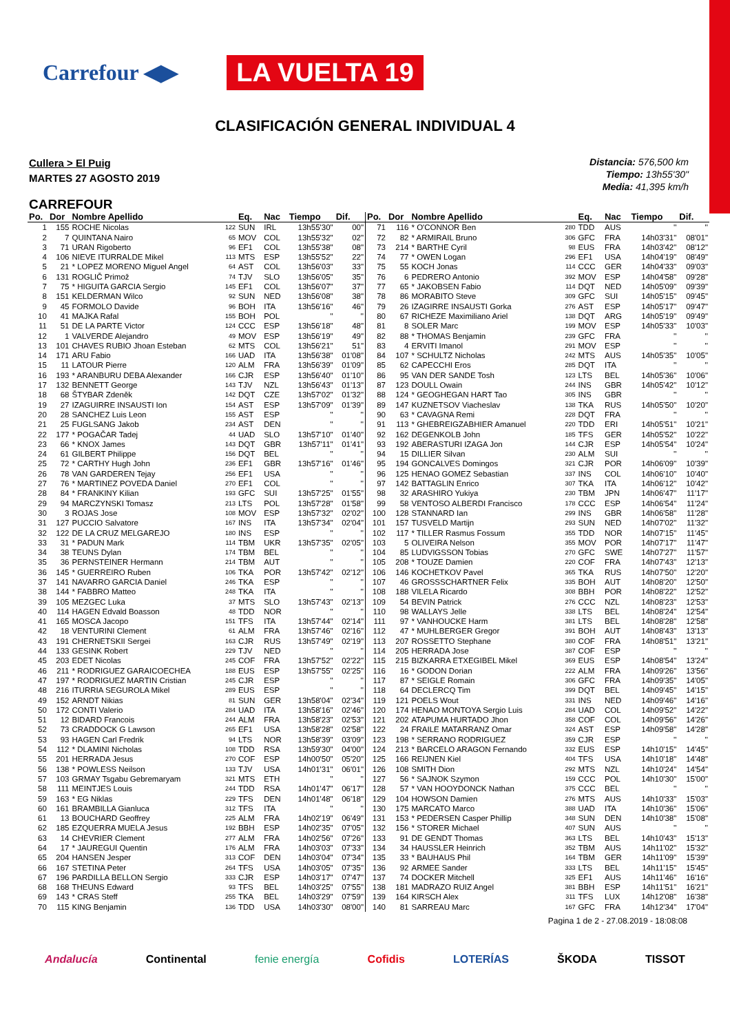Carrefour ◀▶ LA VUELTA 19
CLASIFICACIÓN GENERAL INDIVIDUAL 4
Cullera > El Puig
MARTES 27 AGOSTO 2019
Distancia: 576,500 km
Tiempo: 13h55'30"
Media: 41,395 km/h
CARREFOUR
| Po. | Dor | Nombre Apellido | | Eq. | Nac | Tiempo | Dif. |
| --- | --- | --- | --- | --- | --- | --- | --- |
| 1 | 155 | ROCHE Nicolas | 122 | SUN | IRL | 13h55'30" | 00" |
| 2 | 7 | QUINTANA Nairo | 65 | MOV | COL | 13h55'32" | 02" |
| 3 | 71 | URAN Rigoberto | 96 | EF1 | COL | 13h55'38" | 08" |
| 4 | 106 | NIEVE ITURRALDE Mikel | 113 | MTS | ESP | 13h55'52" | 22" |
| 5 | 21 | * LOPEZ MORENO Miguel Angel | 64 | AST | COL | 13h56'03" | 33" |
| 6 | 131 | ROGLIČ Primož | 74 | TJV | SLO | 13h56'05" | 35" |
| 7 | 75 | * HIGUITA GARCIA Sergio | 145 | EF1 | COL | 13h56'07" | 37" |
| 8 | 151 | KELDERMAN Wilco | 92 | SUN | NED | 13h56'08" | 38" |
| 9 | 45 | FORMOLO Davide | 96 | BOH | ITA | 13h56'16" | 46" |
| 10 | 41 | MAJKA Rafal | 155 | BOH | POL | '' | '' |
| 11 | 51 | DE LA PARTE Victor | 124 | CCC | ESP | 13h56'18" | 48" |
| 12 | 1 | VALVERDE Alejandro | 49 | MOV | ESP | 13h56'19" | 49" |
| 13 | 101 | CHAVES RUBIO Jhoan Esteban | 62 | MTS | COL | 13h56'21" | 51" |
| 14 | 171 | ARU Fabio | 166 | UAD | ITA | 13h56'38" | 01'08" |
| 15 | 11 | LATOUR Pierre | 120 | ALM | FRA | 13h56'39" | 01'09" |
| 16 | 193 | * ARANBURU DEBA Alexander | 166 | CJR | ESP | 13h56'40" | 01'10" |
| 17 | 132 | BENNETT George | 143 | TJV | NZL | 13h56'43" | 01'13" |
| 18 | 68 | ŠTYBAR Zdeněk | 142 | DQT | CZE | 13h57'02" | 01'32" |
| 19 | 27 | IZAGUIRRE INSAUSTI Ion | 154 | AST | ESP | 13h57'09" | 01'39" |
| 20 | 28 | SANCHEZ Luis Leon | 155 | AST | ESP | '' | '' |
| 21 | 25 | FUGLSANG Jakob | 234 | AST | DEN | '' | '' |
| 22 | 177 | * POGAČAR Tadej | 44 | UAD | SLO | 13h57'10" | 01'40" |
| 23 | 66 | * KNOX James | 143 | DQT | GBR | 13h57'11" | 01'41" |
| 24 | 61 | GILBERT Philippe | 156 | DQT | BEL | '' | '' |
| 25 | 72 | * CARTHY Hugh John | 236 | EF1 | GBR | 13h57'16" | 01'46" |
| 26 | 78 | VAN GARDEREN Tejay | 256 | EF1 | USA | '' | '' |
| 27 | 76 | * MARTINEZ POVEDA Daniel | 270 | EF1 | COL | '' | '' |
| 28 | 84 | * FRANKINY Kilian | 193 | GFC | SUI | 13h57'25" | 01'55" |
| 29 | 94 | MARCZYNSKI Tomasz | 213 | LTS | POL | 13h57'28" | 01'58" |
| 30 | 3 | ROJAS Jose | 108 | MOV | ESP | 13h57'32" | 02'02" |
| 31 | 127 | PUCCIO Salvatore | 167 | INS | ITA | 13h57'34" | 02'04" |
| 32 | 122 | DE LA CRUZ MELGAREJO | 180 | INS | ESP | '' | '' |
| 33 | 31 | * PADUN Mark | 114 | TBM | UKR | 13h57'35" | 02'05" |
| 34 | 38 | TEUNS Dylan | 174 | TBM | BEL | '' | '' |
| 35 | 36 | PERNSTEINER Hermann | 214 | TBM | AUT | '' | '' |
| 36 | 145 | * GUERREIRO Ruben | 106 | TKA | POR | 13h57'42" | 02'12" |
| 37 | 141 | NAVARRO GARCIA Daniel | 246 | TKA | ESP | '' | '' |
| 38 | 144 | * FABBRO Matteo | 248 | TKA | ITA | '' | '' |
| 39 | 105 | MEZGEC Luka | 37 | MTS | SLO | 13h57'43" | 02'13" |
| 40 | 114 | HAGEN Edvald Boasson | 48 | TDD | NOR | '' | '' |
| 41 | 165 | MOSCA Jacopo | 151 | TFS | ITA | 13h57'44" | 02'14" |
| 42 | 18 | VENTURINI Clement | 61 | ALM | FRA | 13h57'46" | 02'16" |
| 43 | 191 | CHERNETSKII Sergei | 163 | CJR | RUS | 13h57'49" | 02'19" |
| 44 | 133 | GESINK Robert | 229 | TJV | NED | '' | '' |
| 45 | 203 | EDET Nicolas | 245 | COF | FRA | 13h57'52" | 02'22" |
| 46 | 211 | * RODRIGUEZ GARAICOECHEA | 188 | EUS | ESP | 13h57'55" | 02'25" |
| 47 | 197 | * RODRIGUEZ MARTIN Cristian | 245 | CJR | ESP | '' | '' |
| 48 | 216 | ITURRIA SEGUROLA Mikel | 289 | EUS | ESP | '' | '' |
| 49 | 152 | ARNDT Nikias | 81 | SUN | GER | 13h58'04" | 02'34" |
| 50 | 172 | CONTI Valerio | 284 | UAD | ITA | 13h58'16" | 02'46" |
| 51 | 12 | BIDARD Francois | 244 | ALM | FRA | 13h58'23" | 02'53" |
| 52 | 73 | CRADDOCK G Lawson | 265 | EF1 | USA | 13h58'28" | 02'58" |
| 53 | 93 | HAGEN Carl Fredrik | 94 | LTS | NOR | 13h58'39" | 03'09" |
| 54 | 112 | * DLAMINI Nicholas | 108 | TDD | RSA | 13h59'30" | 04'00" |
| 55 | 201 | HERRADA Jesus | 270 | COF | ESP | 14h00'50" | 05'20" |
| 56 | 138 | * POWLESS Neilson | 133 | TJV | USA | 14h01'31" | 06'01" |
| 57 | 103 | GRMAY Tsgabu Gebremaryam | 321 | MTS | ETH | '' | '' |
| 58 | 111 | MEINTJES Louis | 244 | TDD | RSA | 14h01'47" | 06'17" |
| 59 | 163 | * EG Niklas | 229 | TFS | DEN | 14h01'48" | 06'18" |
| 60 | 161 | BRAMBILLA Gianluca | 312 | TFS | ITA | '' | '' |
| 61 | 13 | BOUCHARD Geoffrey | 225 | ALM | FRA | 14h02'19" | 06'49" |
| 62 | 185 | EZQUERRA MUELA Jesus | 192 | BBH | ESP | 14h02'35" | 07'05" |
| 63 | 14 | CHEVRIER Clement | 277 | ALM | FRA | 14h02'56" | 07'26" |
| 64 | 17 | * JAUREGUI Quentin | 176 | ALM | FRA | 14h03'03" | 07'33" |
| 65 | 204 | HANSEN Jesper | 313 | COF | DEN | 14h03'04" | 07'34" |
| 66 | 167 | STETINA Peter | 264 | TFS | USA | 14h03'05" | 07'35" |
| 67 | 196 | PARDILLA BELLON Sergio | 333 | CJR | ESP | 14h03'17" | 07'47" |
| 68 | 168 | THEUNS Edward | 93 | TFS | BEL | 14h03'25" | 07'55" |
| 69 | 143 | * CRAS Steff | 255 | TKA | BEL | 14h03'29" | 07'59" |
| 70 | 115 | KING Benjamin | 136 | TDD | USA | 14h03'30" | 08'00" |
| Po. | Dor | Nombre Apellido | | Eq. | Nac | Tiempo | Dif. |
| --- | --- | --- | --- | --- | --- | --- | --- |
| 71 | 116 | * O'CONNOR Ben | 280 | TDD | AUS | '' | '' |
| 72 | 82 | * ARMIRAIL Bruno | 306 | GFC | FRA | 14h03'31" | 08'01" |
| 73 | 214 | * BARTHE Cyril | 98 | EUS | FRA | 14h03'42" | 08'12" |
| 74 | 77 | * OWEN Logan | 296 | EF1 | USA | 14h04'19" | 08'49" |
| 75 | 55 | KOCH Jonas | 114 | CCC | GER | 14h04'33" | 09'03" |
| 76 | 6 | PEDRERO Antonio | 392 | MOV | ESP | 14h04'58" | 09'28" |
| 77 | 65 | * JAKOBSEN Fabio | 114 | DQT | NED | 14h05'09" | 09'39" |
| 78 | 86 | MORABITO Steve | 309 | GFC | SUI | 14h05'15" | 09'45" |
| 79 | 26 | IZAGIRRE INSAUSTI Gorka | 276 | AST | ESP | 14h05'17" | 09'47" |
| 80 | 67 | RICHEZE Maximiliano Ariel | 138 | DQT | ARG | 14h05'19" | 09'49" |
| 81 | 8 | SOLER Marc | 199 | MOV | ESP | 14h05'33" | 10'03" |
| 82 | 88 | * THOMAS Benjamin | 239 | GFC | FRA | '' | '' |
| 83 | 4 | ERVITI Imanol | 291 | MOV | ESP | '' | '' |
| 84 | 107 | * SCHULTZ Nicholas | 242 | MTS | AUS | 14h05'35" | 10'05" |
| 85 | 62 | CAPECCHI Eros | 285 | DQT | ITA | '' | '' |
| 86 | 95 | VAN DER SANDE Tosh | 123 | LTS | BEL | 14h05'36" | 10'06" |
| 87 | 123 | DOULL Owain | 244 | INS | GBR | 14h05'42" | 10'12" |
| 88 | 124 | * GEOGHEGAN HART Tao | 305 | INS | GBR | '' | '' |
| 89 | 147 | KUZNETSOV Viacheslav | 138 | TKA | RUS | 14h05'50" | 10'20" |
| 90 | 63 | * CAVAGNA Remi | 228 | DQT | FRA | '' | '' |
| 91 | 113 | * GHEBREIGZABHIER Amanuel | 220 | TDD | ERI | 14h05'51" | 10'21" |
| 92 | 162 | DEGENKOLB John | 185 | TFS | GER | 14h05'52" | 10'22" |
| 93 | 192 | ABERASTURI IZAGA Jon | 144 | CJR | ESP | 14h05'54" | 10'24" |
| 94 | 15 | DILLIER Silvan | 230 | ALM | SUI | '' | '' |
| 95 | 194 | GONCALVES Domingos | 321 | CJR | POR | 14h06'09" | 10'39" |
| 96 | 125 | HENAO GOMEZ Sebastian | 337 | INS | COL | 14h06'10" | 10'40" |
| 97 | 142 | BATTAGLIN Enrico | 307 | TKA | ITA | 14h06'12" | 10'42" |
| 98 | 32 | ARASHIRO Yukiya | 230 | TBM | JPN | 14h06'47" | 11'17" |
| 99 | 58 | VENTOSO ALBERDI Francisco | 178 | CCC | ESP | 14h06'54" | 11'24" |
| 100 | 128 | STANNARD Ian | 299 | INS | GBR | 14h06'58" | 11'28" |
| 101 | 157 | TUSVELD Martijn | 293 | SUN | NED | 14h07'02" | 11'32" |
| 102 | 117 | * TILLER Rasmus Fossum | 355 | TDD | NOR | 14h07'15" | 11'45" |
| 103 | 5 | OLIVEIRA Nelson | 355 | MOV | POR | 14h07'17" | 11'47" |
| 104 | 85 | LUDVIGSSON Tobias | 270 | GFC | SWE | 14h07'27" | 11'57" |
| 105 | 208 | * TOUZE Damien | 220 | COF | FRA | 14h07'43" | 12'13" |
| 106 | 146 | KOCHETKOV Pavel | 365 | TKA | RUS | 14h07'50" | 12'20" |
| 107 | 46 | GROSSSCHARTNER Felix | 335 | BOH | AUT | 14h08'20" | 12'50" |
| 108 | 188 | VILELA Ricardo | 308 | BBH | POR | 14h08'22" | 12'52" |
| 109 | 54 | BEVIN Patrick | 276 | CCC | NZL | 14h08'23" | 12'53" |
| 110 | 98 | WALLAYS Jelle | 338 | LTS | BEL | 14h08'24" | 12'54" |
| 111 | 97 | * VANHOUCKE Harm | 381 | LTS | BEL | 14h08'28" | 12'58" |
| 112 | 47 | * MUHLBERGER Gregor | 391 | BOH | AUT | 14h08'43" | 13'13" |
| 113 | 207 | ROSSETTO Stephane | 380 | COF | FRA | 14h08'51" | 13'21" |
| 114 | 205 | HERRADA Jose | 387 | COF | ESP | '' | '' |
| 115 | 215 | BIZKARRA ETXEGIBEL Mikel | 369 | EUS | ESP | 14h08'54" | 13'24" |
| 116 | 16 | * GODON Dorian | 222 | ALM | FRA | 14h09'26" | 13'56" |
| 117 | 87 | * SEIGLE Romain | 306 | GFC | FRA | 14h09'35" | 14'05" |
| 118 | 64 | DECLERCQ Tim | 399 | DQT | BEL | 14h09'45" | 14'15" |
| 119 | 121 | POELS Wout | 331 | INS | NED | 14h09'46" | 14'16" |
| 120 | 174 | HENAO MONTOYA Sergio Luis | 284 | UAD | COL | 14h09'52" | 14'22" |
| 121 | 202 | ATAPUMA HURTADO Jhon | 358 | COF | COL | 14h09'56" | 14'26" |
| 122 | 24 | FRAILE MATARRANZ Omar | 324 | AST | ESP | 14h09'58" | 14'28" |
| 123 | 198 | * SERRANO RODRIGUEZ | 359 | CJR | ESP | '' | '' |
| 124 | 213 | * BARCELO ARAGON Fernando | 332 | EUS | ESP | 14h10'15" | 14'45" |
| 125 | 166 | REIJNEN Kiel | 404 | TFS | USA | 14h10'18" | 14'48" |
| 126 | 108 | SMITH Dion | 292 | MTS | NZL | 14h10'24" | 14'54" |
| 127 | 56 | * SAJNOK Szymon | 159 | CCC | POL | 14h10'30" | 15'00" |
| 128 | 57 | * VAN HOOYDONCK Nathan | 375 | CCC | BEL | '' | '' |
| 129 | 104 | HOWSON Damien | 276 | MTS | AUS | 14h10'33" | 15'03" |
| 130 | 175 | MARCATO Marco | 388 | UAD | ITA | 14h10'36" | 15'06" |
| 131 | 153 | * PEDERSEN Casper Phillip | 348 | SUN | DEN | 14h10'38" | 15'08" |
| 132 | 156 | * STORER Michael | 407 | SUN | AUS | '' | '' |
| 133 | 91 | DE GENDT Thomas | 363 | LTS | BEL | 14h10'43" | 15'13" |
| 134 | 34 | HAUSSLER Heinrich | 352 | TBM | AUS | 14h11'02" | 15'32" |
| 135 | 33 | * BAUHAUS Phil | 164 | TBM | GER | 14h11'09" | 15'39" |
| 136 | 92 | ARMEE Sander | 333 | LTS | BEL | 14h11'15" | 15'45" |
| 137 | 74 | DOCKER Mitchell | 325 | EF1 | AUS | 14h11'46" | 16'16" |
| 138 | 181 | MADRAZO RUIZ Angel | 381 | BBH | ESP | 14h11'51" | 16'21" |
| 139 | 164 | KIRSCH Alex | 311 | TFS | LUX | 14h12'08" | 16'38" |
| 140 | 81 | SARREAU Marc | 167 | GFC | FRA | 14h12'34" | 17'04" |
Pagina 1 de 2 - 27.08.2019 - 18:08:08
Andalucía Continental fenie energía Cofidis LOTERÍAS ŠKODA TISSOT